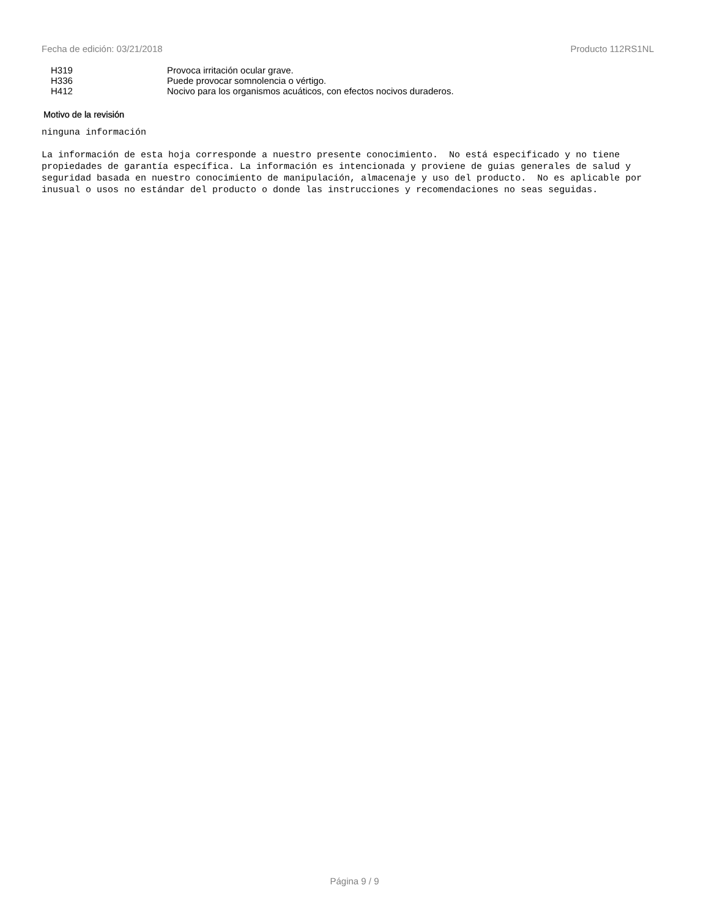Fecha de edición: 03/21/2018 Producto 112RS1NL
| H319 | Provoca irritación ocular grave. |
| H336 | Puede provocar somnolencia o vértigo. |
| H412 | Nocivo para los organismos acuáticos, con efectos nocivos duraderos. |
Motivo de la revisión
ninguna información
La información de esta hoja corresponde a nuestro presente conocimiento. No está especificado y no tiene propiedades de garantía específica. La información es intencionada y proviene de guias generales de salud y seguridad basada en nuestro conocimiento de manipulación, almacenaje y uso del producto. No es aplicable por inusual o usos no estándar del producto o donde las instrucciones y recomendaciones no seas seguidas.
Página 9 / 9